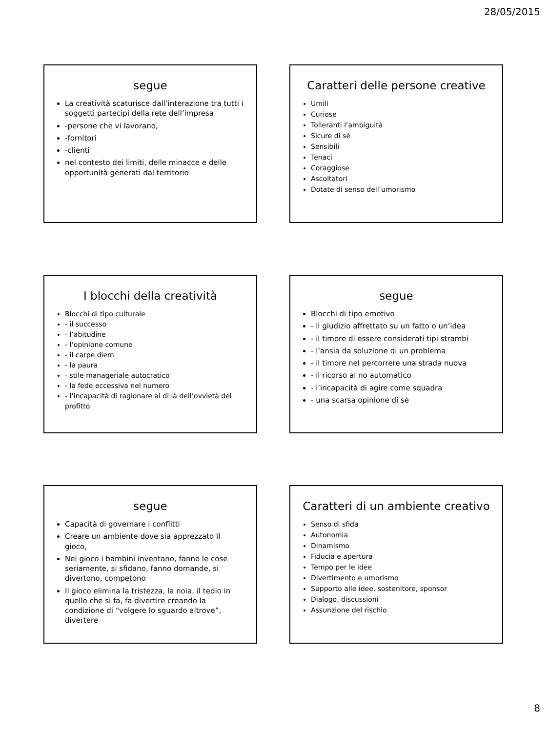28/05/2015
segue
La creatività scaturisce dall’interazione tra tutti i soggetti partecipi della rete dell’impresa
-persone che vi lavorano,
-fornitori
-clienti
nel contesto dei limiti, delle minacce e delle opportunità generati dal territorio
Caratteri delle persone creative
Umili
Curiose
Tolleranti l’ambiguità
Sicure di sé
Sensibili
Tenaci
Coraggiose
Ascoltatori
Dotate di senso dell’umorismo
I blocchi della creatività
Blocchi di tipo culturale
- il successo
- l’abitudine
- l’opinione comune
- il carpe diem
- la paura
- stile manageriale autocratico
- la fede eccessiva nel numero
- l’incapacità di ragionare al di là dell’ovvietà del profitto
segue
Blocchi di tipo emotivo
- il giudizio affrettato su un fatto o un’idea
- il timore di essere considerati tipi strambi
- l’ansia da soluzione di un problema
- il timore nel percorrere una strada nuova
- il ricorso al no automatico
- l’incapacità di agire come squadra
- una scarsa opinione di sè
segue
Capacità di governare i conflitti
Creare un ambiente dove sia apprezzato il gioco,
Nel gioco i bambini inventano, fanno le cose seriamente, si sfidano, fanno domande, si divertono, competono
Il gioco elimina la tristezza, la noia, il tedio in quello che si fa, fa divertire creando la condizione di “volgere lo sguardo altrove”, divertere
Caratteri di un ambiente creativo
Senso di sfida
Autonomia
Dinamismo
Fiducia e apertura
Tempo per le idee
Divertimento e umorismo
Supporto alle idee, sostenitore, sponsor
Dialogo, discussioni
Assunzione del rischio
8